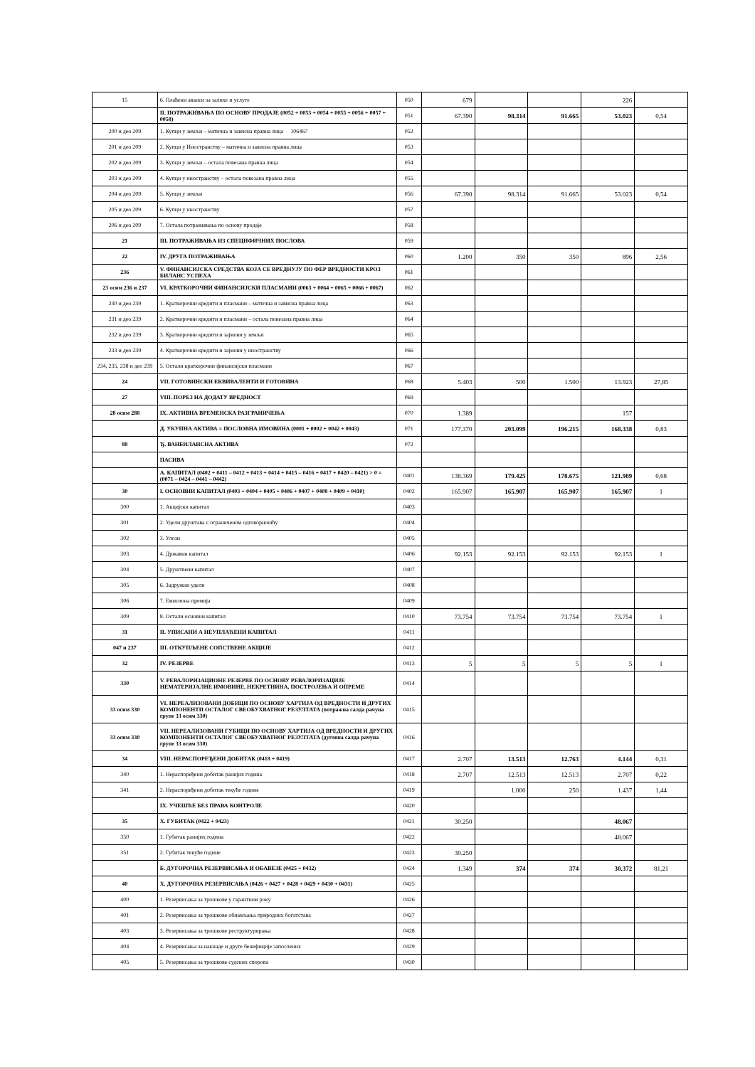| 15 | 6. Плаћени аванси за залихе и услуге | 050 | 679 | | | 226 | |
| | II. ПОТРАЖИВАЊА ПО ОСНОВУ ПРОДАЈЕ (0052 + 0053 + 0054 + 0055 + 0056 + 0057 + 0058) | 051 | 67.390 | 98.314 | 91.665 | 53.023 | 0,54 |
| 200 и део 209 | 1. Купци у земљи – матична и зависна правна лица 106467 | 052 | | | | | |
| 201 и део 209 | 2. Купци у Иностранству – матична и зависна правна лица | 053 | | | | | |
| 202 и део 209 | 3. Купци у земљи – остала повезана правна лица | 054 | | | | | |
| 203 и део 209 | 4. Купци у иностранству – остала повезана правна лица | 055 | | | | | |
| 204 и део 209 | 5. Купци у земљи | 056 | 67.390 | 98.314 | 91.665 | 53.023 | 0,54 |
| 205 и део 209 | 6. Купци у иностранству | 057 | | | | | |
| 206 и део 209 | 7. Остала потраживања по основу продаје | 058 | | | | | |
| 21 | III. ПОТРАЖИВАЊА ИЗ СПЕЦИФИЧНИХ ПОСЛОВА | 059 | | | | | |
| 22 | IV. ДРУГА ПОТРАЖИВАЊА | 060 | 1.200 | 350 | 350 | 896 | 2,56 |
| 236 | V. ФИНАНСИЈСКА СРЕДСТВА КОЈА СЕ ВРЕДНУЈУ ПО ФЕР ВРЕДНОСТИ КРОЗ БИЛАНС УСПЕХА | 061 | | | | | |
| 23 осим 236 и 237 | VI. КРАТКОРОЧНИ ФИНАНСИЈСКИ ПЛАСМАНИ (0063 + 0064 + 0065 + 0066 + 0067) | 062 | | | | | |
| 230 и део 239 | 1. Краткорочни кредити и пласмани – матична и зависна правна лица | 063 | | | | | |
| 231 и део 239 | 2. Краткорочни кредити и пласмани – остала повезана правна лица | 064 | | | | | |
| 232 и део 239 | 3. Краткорочни кредити и зајмови у земљи | 065 | | | | | |
| 233 и део 239 | 4. Краткорочни кредити и зајмови у иностранству | 066 | | | | | |
| 234, 235, 238 и део 239 | 5. Остали краткорочни финансијски пласмани | 067 | | | | | |
| 24 | VII. ГОТОВИНСКИ ЕКВИВАЛЕНТИ И ГОТОВИНА | 068 | 5.403 | 500 | 1.500 | 13.923 | 27,85 |
| 27 | VIII. ПОРЕЗ НА ДОДАТУ ВРЕДНОСТ | 069 | | | | | |
| 28 осим 288 | IX. АКТИВНА ВРЕМЕНСКА РАЗГРАНИЧЕЊА | 070 | 1.389 | | | 157 | |
| | Д. УКУПНА АКТИВА = ПОСЛОВНА ИМОВИНА (0001 + 0002 + 0042 + 0043) | 071 | 177.370 | 203.099 | 196.215 | 168.338 | 0,83 |
| 88 | Ђ. ВАНБИЛАНСНА АКТИВА | 072 | | | | | |
| | ПАСИВА | | | | | | |
| | А. КАПИТАЛ (0402 + 0411 – 0412 + 0413 + 0414 + 0415 – 0416 + 0417 + 0420 – 0421) > 0 = (0071 – 0424 – 0441 – 0442) | 0401 | 138.369 | 179.425 | 178.675 | 121.989 | 0,68 |
| 30 | I. ОСНОВНИ КАПИТАЛ (0403 + 0404 + 0405 + 0406 + 0407 + 0408 + 0409 + 0410) | 0402 | 165.907 | 165.907 | 165.907 | 165.907 | 1 |
| 300 | 1. Акцијски капитал | 0403 | | | | | |
| 301 | 2. Удели друштава с ограниченом одговорношћу | 0404 | | | | | |
| 302 | 3. Улози | 0405 | | | | | |
| 303 | 4. Државни капитал | 0406 | 92.153 | 92.153 | 92.153 | 92.153 | 1 |
| 304 | 5. Друштвени капитал | 0407 | | | | | |
| 305 | 6. Задружни удели | 0408 | | | | | |
| 306 | 7. Емисиона премија | 0409 | | | | | |
| 309 | 8. Остали основни капитал | 0410 | 73.754 | 73.754 | 73.754 | 73.754 | 1 |
| 31 | II. УПИСАНИ А НЕУПЛАЋЕНИ КАПИТАЛ | 0411 | | | | | |
| 047 и 237 | III. ОТКУПЉЕНЕ СОПСТВЕНЕ АКЦИЈЕ | 0412 | | | | | |
| 32 | IV. РЕЗЕРВЕ | 0413 | 5 | 5 | 5 | 5 | 1 |
| 330 | V. РЕВАЛОРИЗАЦИОНЕ РЕЗЕРВЕ ПО ОСНОВУ РЕВАЛОРИЗАЦИЈЕ НЕМАТЕРИЈАЛНЕ ИМОВИНЕ, НЕКРЕТНИНА, ПОСТРОЈЕЊА И ОПРЕМЕ | 0414 | | | | | |
| 33 осим 330 | VI. НЕРЕАЛИЗОВАНИ ДОБИЦИ ПО ОСНОВУ ХАРТИЈА ОД ВРЕДНОСТИ И ДРУГИХ КОМПОНЕНТИ ОСТАЛОГ СВЕОБУХВАТНОГ РЕЗУЛТАТА (потражна салда рачуна групе 33 осим 330) | 0415 | | | | | |
| 33 осим 330 | VII. НЕРЕАЛИЗОВАНИ ГУБИЦИ ПО ОСНОВУ ХАРТИЈА ОД ВРЕДНОСТИ И ДРУГИХ КОМПОНЕНТИ ОСТАЛОГ СВЕОБУХВАТНОГ РЕЗУЛТАТА (дуговна салда рачуна групе 33 осим 330) | 0416 | | | | | |
| 34 | VIII. НЕРАСПОРЕЂЕНИ ДОБИТАК (0418 + 0419) | 0417 | 2.707 | 13.513 | 12.763 | 4.144 | 0,31 |
| 340 | 1. Нераспоређени добитак ранијих година | 0418 | 2.707 | 12.513 | 12.513 | 2.707 | 0,22 |
| 341 | 2. Нераспоређени добитак текуће године | 0419 | | 1.000 | 250 | 1.437 | 1,44 |
| | IX. УЧЕШЋЕ БЕЗ ПРАВА КОНТРОЛЕ | 0420 | | | | | |
| 35 | X. ГУБИТАК (0422 + 0423) | 0421 | 30.250 | | | 48.067 | |
| 350 | 1. Губитак ранијих година | 0422 | | | | 48.067 | |
| 351 | 2. Губитак текуће године | 0423 | 30.250 | | | | |
| | Б. ДУГОРОЧНА РЕЗЕРВИСАЊА И ОБАВЕЗЕ (0425 + 0432) | 0424 | 1.349 | 374 | 374 | 30.372 | 81,21 |
| 40 | X. ДУГОРОЧНА РЕЗЕРВИСАЊА (0426 + 0427 + 0428 + 0429 + 0430 + 0431) | 0425 | | | | | |
| 400 | 1. Резервисања за трошкове у гарантном року | 0426 | | | | | |
| 401 | 2. Резервисања за трошкове обнављања природних богатстава | 0427 | | | | | |
| 403 | 3. Резервисања за трошкове реструктурирања | 0428 | | | | | |
| 404 | 4. Резервисања за накнаде и друге бенефиције запослених | 0429 | | | | | |
| 405 | 5. Резервисања за трошкове судских спорова | 0430 | | | | | |